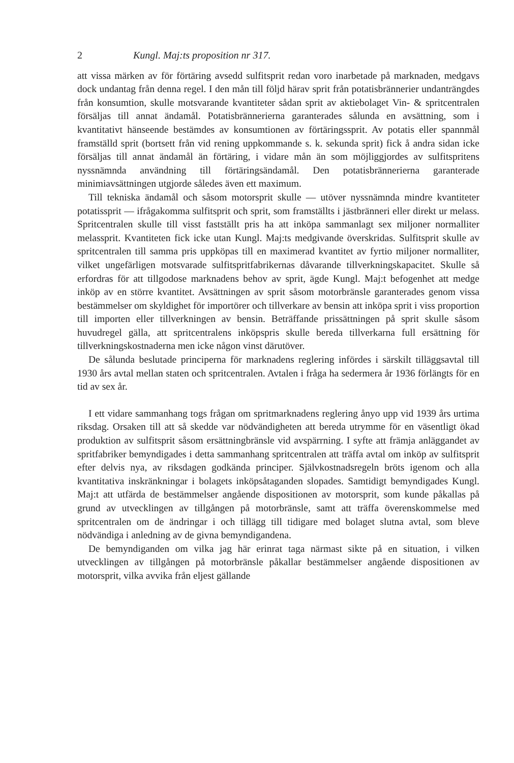2 Kungl. Maj:ts proposition nr 317.
att vissa märken av för förtäring avsedd sulfitsprit redan voro inarbetade på marknaden, medgavs dock undantag från denna regel. I den mån till följd härav sprit från potatisbrännerier undanträngdes från konsumtion, skulle motsvarande kvantiteter sådan sprit av aktiebolaget Vin- & spritcentralen försäljas till annat ändamål. Potatisbrännerierna garanterades sålunda en avsättning, som i kvantitativt hänseende bestämdes av konsumtionen av förtäringssprit. Av potatis eller spannmål framställd sprit (bortsett från vid rening uppkommande s. k. sekunda sprit) fick å andra sidan icke försäljas till annat ändamål än förtäring, i vidare mån än som möjliggjordes av sulfitspritens nyssnämnda användning till förtäringsändamål. Den potatisbrännerierna garanterade minimiavsättningen utgjorde således även ett maximum.
Till tekniska ändamål och såsom motorsprit skulle — utöver nyssnämnda mindre kvantiteter potatissprit — ifrågakomma sulfitsprit och sprit, som framställts i jästbränneri eller direkt ur melass. Spritcentralen skulle till visst fastställt pris ha att inköpa sammanlagt sex miljoner normalliter melassprit. Kvantiteten fick icke utan Kungl. Maj:ts medgivande överskridas. Sulfitsprit skulle av spritcentralen till samma pris uppköpas till en maximerad kvantitet av fyrtio miljoner normalliter, vilket ungefärligen motsvarade sulfitspritfabrikernas dåvarande tillverkningskapacitet. Skulle så erfordras för att tillgodose marknadens behov av sprit, ägde Kungl. Maj:t befogenhet att medge inköp av en större kvantitet. Avsättningen av sprit såsom motorbränsle garanterades genom vissa bestämmelser om skyldighet för importörer och tillverkare av bensin att inköpa sprit i viss proportion till importen eller tillverkningen av bensin. Beträffande prissättningen på sprit skulle såsom huvudregel gälla, att spritcentralens inköpspris skulle bereda tillverkarna full ersättning för tillverkningskostnaderna men icke någon vinst därutöver.
De sålunda beslutade principerna för marknadens reglering infördes i särskilt tilläggsavtal till 1930 års avtal mellan staten och spritcentralen. Avtalen i fråga ha sedermera år 1936 förlängts för en tid av sex år.
I ett vidare sammanhang togs frågan om spritmarknadens reglering ånyo upp vid 1939 års urtima riksdag. Orsaken till att så skedde var nödvändigheten att bereda utrymme för en väsentligt ökad produktion av sulfitsprit såsom ersättningbränsle vid avspärrning. I syfte att främja anläggandet av spritfabriker bemyndigades i detta sammanhang spritcentralen att träffa avtal om inköp av sulfitsprit efter delvis nya, av riksdagen godkända principer. Självkostnadsregeln bröts igenom och alla kvantitativa inskränkningar i bolagets inköpsåtaganden slopades. Samtidigt bemyndigades Kungl. Maj:t att utfärda de bestämmelser angående dispositionen av motorsprit, som kunde påkallas på grund av utvecklingen av tillgången på motorbränsle, samt att träffa överenskommelse med spritcentralen om de ändringar i och tillägg till tidigare med bolaget slutna avtal, som bleve nödvändiga i anledning av de givna bemyndigandena.
De bemyndiganden om vilka jag här erinrat taga närmast sikte på en situation, i vilken utvecklingen av tillgången på motorbränsle påkallar bestämmelser angående dispositionen av motorsprit, vilka avvika från eljest gällande